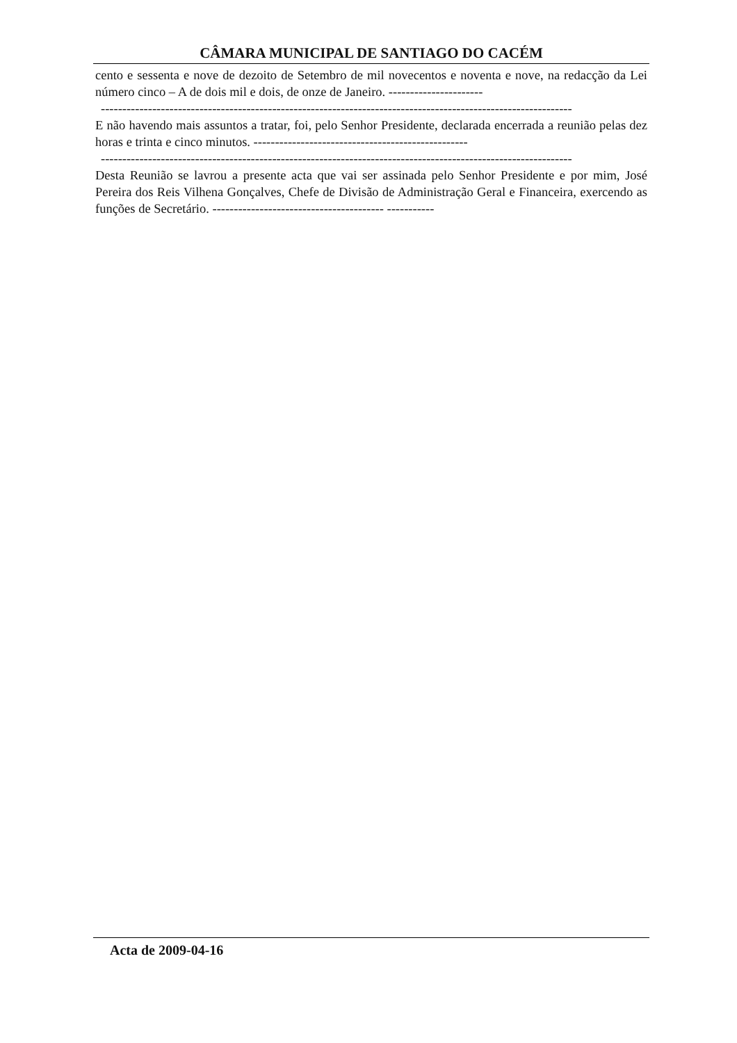CÂMARA MUNICIPAL DE SANTIAGO DO CACÉM
cento e sessenta e nove de dezoito de Setembro de mil novecentos e noventa e nove, na redacção da Lei número cinco – A de dois mil e dois, de onze de Janeiro. ----------------------
--------------------------------------------------------------------------------------------------------------
E não havendo mais assuntos a tratar, foi, pelo Senhor Presidente, declarada encerrada a reunião pelas dez horas e trinta e cinco minutos. --------------------------------------------------
--------------------------------------------------------------------------------------------------------------
Desta Reunião se lavrou a presente acta que vai ser assinada pelo Senhor Presidente e por mim, José Pereira dos Reis Vilhena Gonçalves, Chefe de Divisão de Administração Geral e Financeira, exercendo as funções de Secretário. ---------------------------------------- -----------
Acta de 2009-04-16